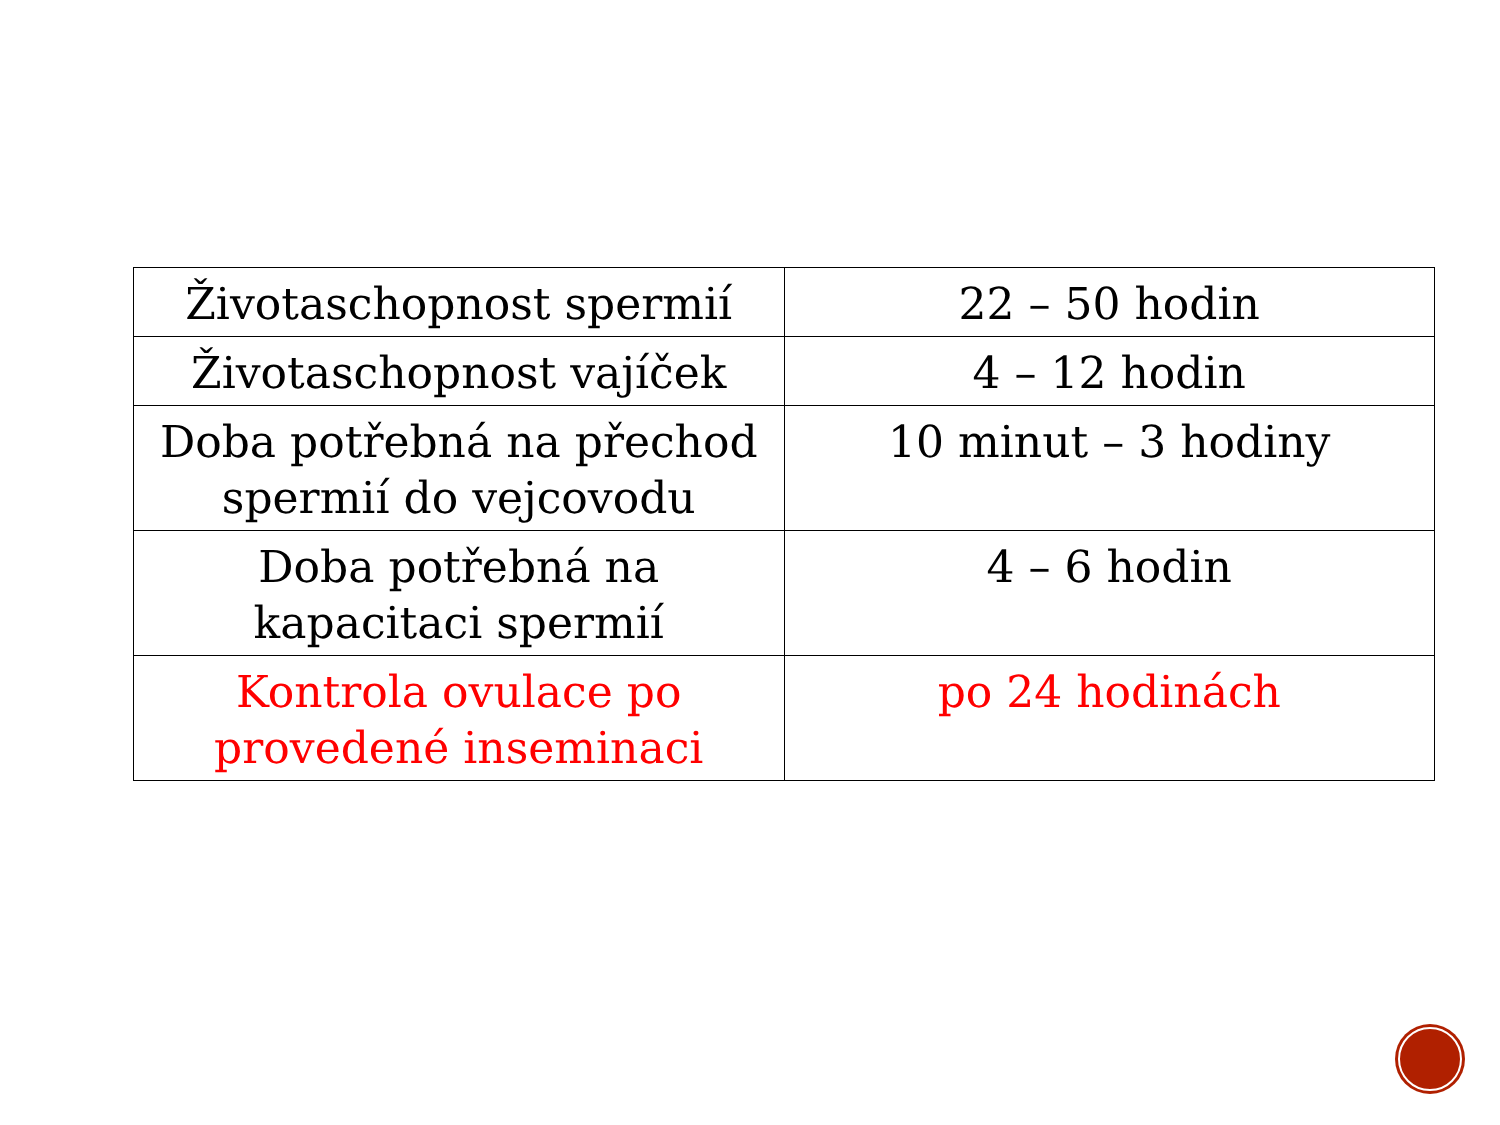| Životaschopnost spermií | 22 – 50 hodin |
| Životaschopnost vajíček | 4 – 12 hodin |
| Doba potřebná na přechod spermií do vejcovodu | 10 minut – 3 hodiny |
| Doba potřebná na kapacitaci spermií | 4 – 6 hodin |
| Kontrola ovulace po provedené inseminaci | po 24 hodinách |